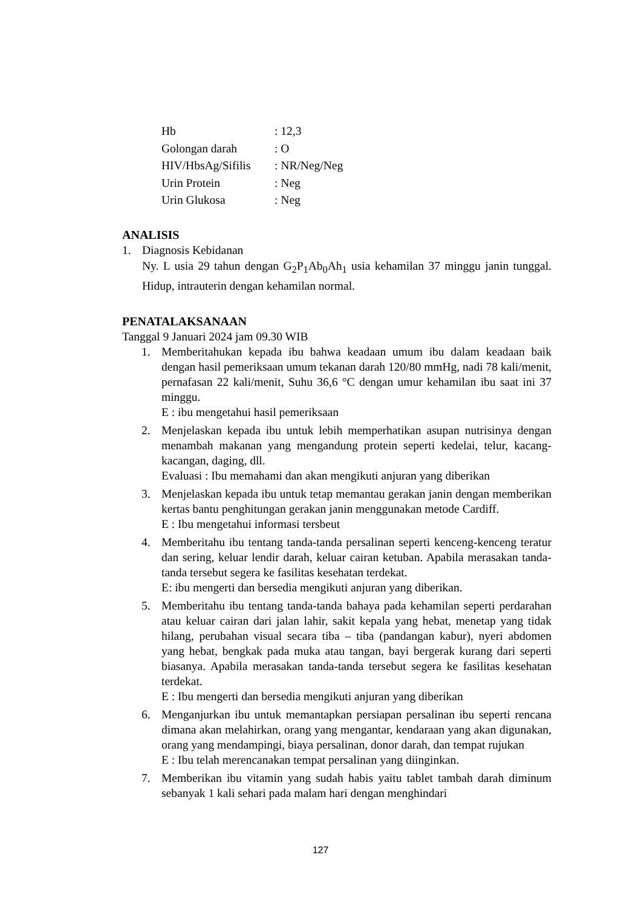Hb: 12,3
Golongan darah: O
HIV/HbsAg/Sifilis: NR/Neg/Neg
Urin Protein: Neg
Urin Glukosa: Neg
ANALISIS
1. Diagnosis Kebidanan
Ny. L usia 29 tahun dengan G<sub>2</sub>P<sub>1</sub>Ab<sub>0</sub>Ah<sub>1</sub> usia kehamilan 37 minggu janin tunggal. Hidup, intrauterin dengan kehamilan normal.
PENATALAKSANAAN
Tanggal 9 Januari 2024 jam 09.30 WIB
1. Memberitahukan kepada ibu bahwa keadaan umum ibu dalam keadaan baik dengan hasil pemeriksaan umum tekanan darah 120/80 mmHg, nadi 78 kali/menit, pernafasan 22 kali/menit, Suhu 36,6 °C dengan umur kehamilan ibu saat ini 37 minggu.
E : ibu mengetahui hasil pemeriksaan
2. Menjelaskan kepada ibu untuk lebih memperhatikan asupan nutrisinya dengan menambah makanan yang mengandung protein seperti kedelai, telur, kacang-kacangan, daging, dll.
Evaluasi : Ibu memahami dan akan mengikuti anjuran yang diberikan
3. Menjelaskan kepada ibu untuk tetap memantau gerakan janin dengan memberikan kertas bantu penghitungan gerakan janin menggunakan metode Cardiff.
E : Ibu mengetahui informasi tersbeut
4. Memberitahu ibu tentang tanda-tanda persalinan seperti kenceng-kenceng teratur dan sering, keluar lendir darah, keluar cairan ketuban. Apabila merasakan tanda-tanda tersebut segera ke fasilitas kesehatan terdekat.
E: ibu mengerti dan bersedia mengikuti anjuran yang diberikan.
5. Memberitahu ibu tentang tanda-tanda bahaya pada kehamilan seperti perdarahan atau keluar cairan dari jalan lahir, sakit kepala yang hebat, menetap yang tidak hilang, perubahan visual secara tiba – tiba (pandangan kabur), nyeri abdomen yang hebat, bengkak pada muka atau tangan, bayi bergerak kurang dari seperti biasanya. Apabila merasakan tanda-tanda tersebut segera ke fasilitas kesehatan terdekat.
E : Ibu mengerti dan bersedia mengikuti anjuran yang diberikan
6. Menganjurkan ibu untuk memantapkan persiapan persalinan ibu seperti rencana dimana akan melahirkan, orang yang mengantar, kendaraan yang akan digunakan, orang yang mendampingi, biaya persalinan, donor darah, dan tempat rujukan
E : Ibu telah merencanakan tempat persalinan yang diinginkan.
7. Memberikan ibu vitamin yang sudah habis yaitu tablet tambah darah diminum sebanyak 1 kali sehari pada malam hari dengan menghindari
127